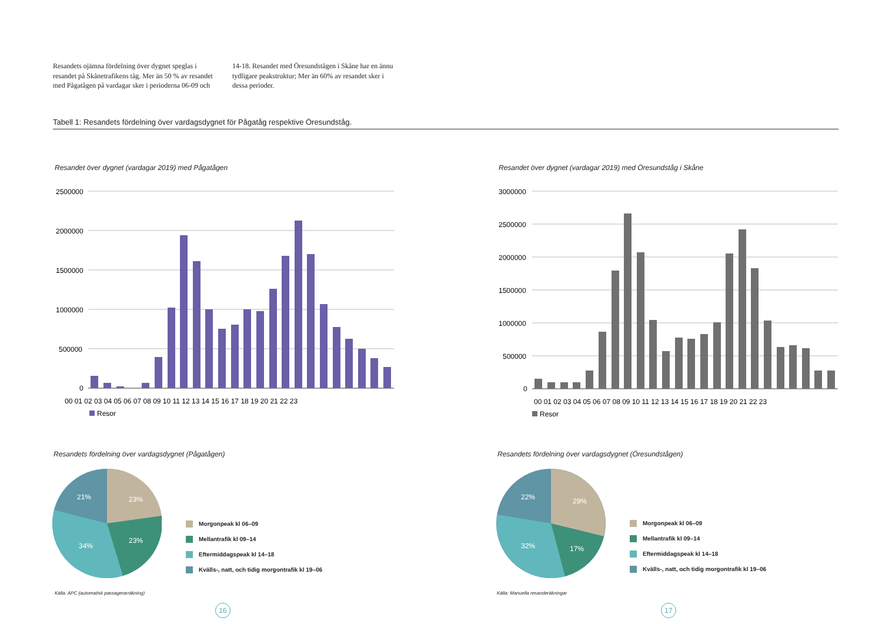Resandets ojämna fördelning över dygnet speglas i resandet på Skånetrafikens tåg. Mer än 50 % av resandet med Pågatågen på vardagar sker i perioderna 06-09 och 14-18. Resandet med Öresundstågen i Skåne har en ännu tydligare peakstruktur; Mer än 60% av resandet sker i dessa perioder.
Tabell 1: Resandets fördelning över vardagsdygnet för Pågatåg respektive Öresundståg.
Resandet över dygnet (vardagar 2019) med Pågatågen
Resandet över dygnet (vardagar 2019) med Öresundståg i Skåne
2500000
2000000
1500000
1000000
500000
0
00 01 02 03 04 05 06 07 08 09 10 11 12 13 14 15 16 17 18 19 20 21 22 23
Resor
3000000
2500000
2000000
1500000
1000000
500000
0
00 01 02 03 04 05 06 07 08 09 10 11 12 13 14 15 16 17 18 19 20 21 22 23
Resor
Resandets fördelning över vardagsdygnet (Pågatågen)
Resandets fördelning över vardagsdygnet (Öresundstågen)
23%
23%
34%
21%
29%
17%
32%
22%
Morgonpeak kl 06–09
Mellantrafik kl 09–14
Eftermiddagspeak kl 14–18
Kvälls-, natt, och tidig morgontrafik kl 19–06
Morgonpeak kl 06–09
Mellantrafik kl 09–14
Eftermiddagspeak kl 14–18
Kvälls-, natt, och tidig morgontrafik kl 19–06
Källa: APC (automatisk passagerarräkning)
Källa: Manuella resanderäkningar
16 17